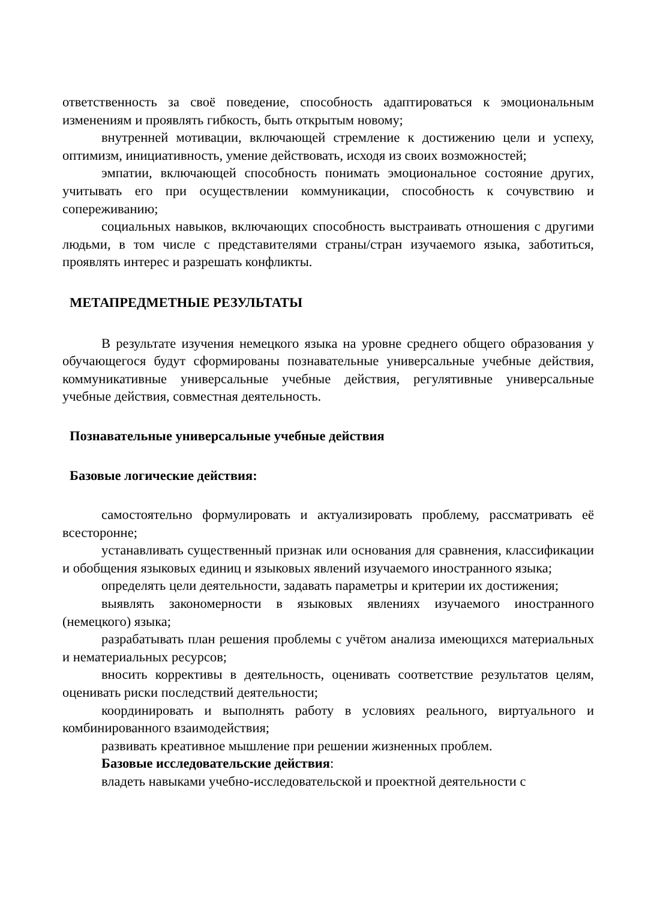ответственность за своё поведение, способность адаптироваться к эмоциональным изменениям и проявлять гибкость, быть открытым новому;
внутренней мотивации, включающей стремление к достижению цели и успеху, оптимизм, инициативность, умение действовать, исходя из своих возможностей;
эмпатии, включающей способность понимать эмоциональное состояние других, учитывать его при осуществлении коммуникации, способность к сочувствию и сопереживанию;
социальных навыков, включающих способность выстраивать отношения с другими людьми, в том числе с представителями страны/стран изучаемого языка, заботиться, проявлять интерес и разрешать конфликты.
МЕТАПРЕДМЕТНЫЕ РЕЗУЛЬТАТЫ
В результате изучения немецкого языка на уровне среднего общего образования у обучающегося будут сформированы познавательные универсальные учебные действия, коммуникативные универсальные учебные действия, регулятивные универсальные учебные действия, совместная деятельность.
Познавательные универсальные учебные действия
Базовые логические действия:
самостоятельно формулировать и актуализировать проблему, рассматривать её всесторонне;
устанавливать существенный признак или основания для сравнения, классификации и обобщения языковых единиц и языковых явлений изучаемого иностранного языка;
определять цели деятельности, задавать параметры и критерии их достижения;
выявлять закономерности в языковых явлениях изучаемого иностранного (немецкого) языка;
разрабатывать план решения проблемы с учётом анализа имеющихся материальных и нематериальных ресурсов;
вносить коррективы в деятельность, оценивать соответствие результатов целям, оценивать риски последствий деятельности;
координировать и выполнять работу в условиях реального, виртуального и комбинированного взаимодействия;
развивать креативное мышление при решении жизненных проблем.
Базовые исследовательские действия:
владеть навыками учебно-исследовательской и проектной деятельности с